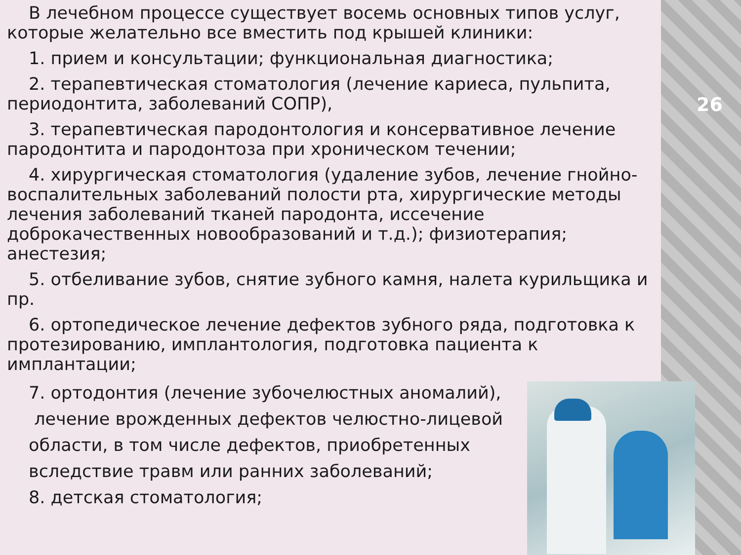26
В лечебном процессе существует восемь основных типов услуг, которые желательно все вместить под крышей клиники:
1. прием и консультации; функциональная диагностика;
2. терапевтическая стоматология (лечение кариеса, пульпита, периодонтита, заболеваний СОПР),
3. терапевтическая пародонтология и консервативное лечение пародонтита и пародонтоза при хроническом течении;
4. хирургическая стоматология (удаление зубов, лечение гнойно-воспалительных заболеваний полости рта, хирургические методы лечения заболеваний тканей пародонта, иссечение доброкачественных новообразований и т.д.); физиотерапия; анестезия;
5. отбеливание зубов, снятие зубного камня, налета курильщика и пр.
6. ортопедическое лечение дефектов зубного ряда, подготовка к протезированию, имплантология, подготовка пациента к имплантации;
7. ортодонтия (лечение зубочелюстных аномалий),
лечение врожденных дефектов челюстно-лицевой
области, в том числе дефектов, приобретенных
вследствие травм или ранних заболеваний;
8. детская стоматология;